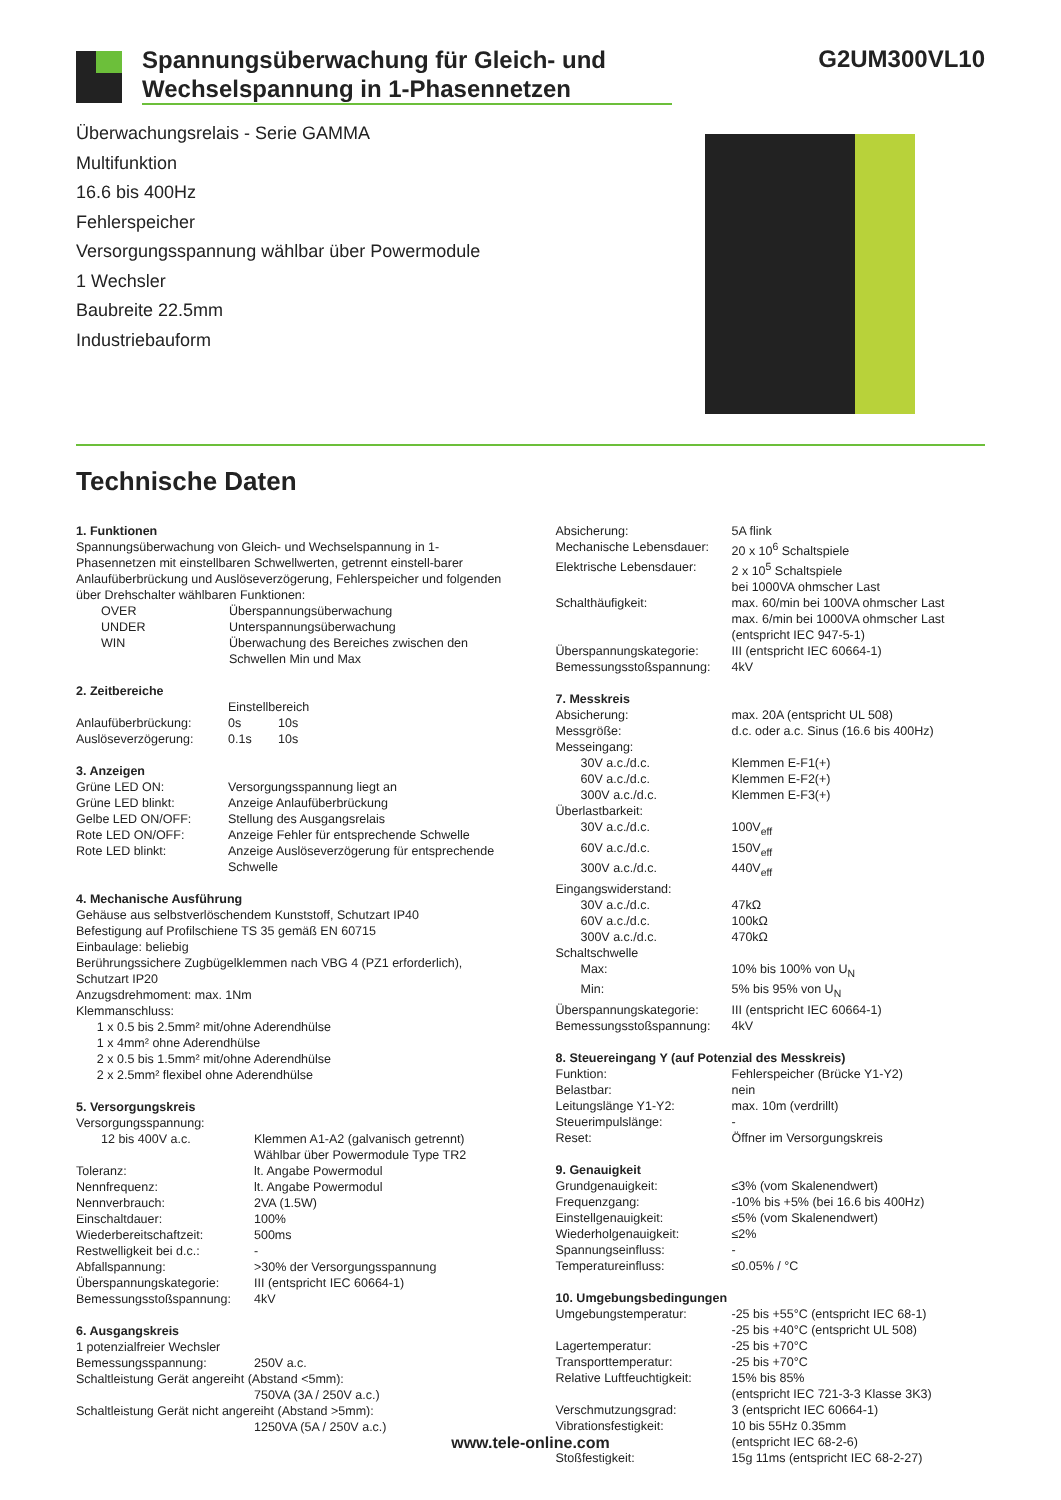Spannungsüberwachung für Gleich- und Wechselspannung in 1-Phasennetzen
G2UM300VL10
Überwachungsrelais - Serie GAMMA
Multifunktion
16.6 bis 400Hz
Fehlerspeicher
Versorgungsspannung wählbar über Powermodule
1 Wechsler
Baubreite 22.5mm
Industriebauform
Technische Daten
1. Funktionen
Spannungsüberwachung von Gleich- und Wechselspannung in 1-Phasennetzen mit einstellbaren Schwellwerten, getrennt einstell-barer Anlaufüberbrückung und Auslöseverzögerung, Fehlerspeicher und folgenden über Drehschalter wählbaren Funktionen:
| OVER | Überspannungsüberwachung |
| UNDER | Unterspannungsüberwachung |
| WIN | Überwachung des Bereiches zwischen den Schwellen Min und Max |
2. Zeitbereiche
| | Einstellbereich | |
| Anlaufüberbrückung: | 0s | 10s |
| Auslöseverzögerung: | 0.1s | 10s |
3. Anzeigen
| Grüne LED ON: | Versorgungsspannung liegt an |
| Grüne LED blinkt: | Anzeige Anlaufüberbrückung |
| Gelbe LED ON/OFF: | Stellung des Ausgangsrelais |
| Rote LED ON/OFF: | Anzeige Fehler für entsprechende Schwelle |
| Rote LED blinkt: | Anzeige Auslöseverzögerung für entsprechende Schwelle |
4. Mechanische Ausführung
Gehäuse aus selbstverlöschendem Kunststoff, Schutzart IP40
Befestigung auf Profilschiene TS 35 gemäß EN 60715
Einbaulage: beliebig
Berührungssichere Zugbügelklemmen nach VBG 4 (PZ1 erforderlich), Schutzart IP20
Anzugsdrehmoment: max. 1Nm
Klemmanschluss:
1 x 0.5 bis 2.5mm² mit/ohne Aderendhülse
1 x 4mm² ohne Aderendhülse
2 x 0.5 bis 1.5mm² mit/ohne Aderendhülse
2 x 2.5mm² flexibel ohne Aderendhülse
5. Versorgungskreis
| Versorgungsspannung: | |
| 12 bis 400V a.c. | Klemmen A1-A2 (galvanisch getrennt) Wählbar über Powermodule Type TR2 |
| Toleranz: | lt. Angabe Powermodul |
| Nennfrequenz: | lt. Angabe Powermodul |
| Nennverbrauch: | 2VA (1.5W) |
| Einschaltdauer: | 100% |
| Wiederbereitschaftzeit: | 500ms |
| Restwelligkeit bei d.c.: | - |
| Abfallspannung: | >30% der Versorgungsspannung |
| Überspannungskategorie: | III (entspricht IEC 60664-1) |
| Bemessungsstoßspannung: | 4kV |
6. Ausgangskreis
| 1 potenzialfreier Wechsler | |
| Bemessungsspannung: | 250V a.c. |
| Schaltleistung Gerät angereiht (Abstand <5mm): | |
| | 750VA (3A / 250V a.c.) |
| Schaltleistung Gerät nicht angereiht (Abstand >5mm): | |
| | 1250VA (5A / 250V a.c.) |
| Absicherung: | 5A flink |
| Mechanische Lebensdauer: | 20 x 10<sup>6</sup> Schaltspiele |
| Elektrische Lebensdauer: | 2 x 10<sup>5</sup> Schaltspiele bei 1000VA ohmscher Last |
| Schalthäufigkeit: | max. 60/min bei 100VA ohmscher Last max. 6/min bei 1000VA ohmscher Last (entspricht IEC 947-5-1) |
| Überspannungskategorie: | III (entspricht IEC 60664-1) |
| Bemessungsstoßspannung: | 4kV |
7. Messkreis
| Absicherung: | max. 20A (entspricht UL 508) |
| Messgröße: | d.c. oder a.c. Sinus (16.6 bis 400Hz) |
| Messeingang: | |
| 30V a.c./d.c. | Klemmen E-F1(+) |
| 60V a.c./d.c. | Klemmen E-F2(+) |
| 300V a.c./d.c. | Klemmen E-F3(+) |
| Überlastbarkeit: | |
| 30V a.c./d.c. | 100V<sub>eff</sub> |
| 60V a.c./d.c. | 150V<sub>eff</sub> |
| 300V a.c./d.c. | 440V<sub>eff</sub> |
| Eingangswiderstand: | |
| 30V a.c./d.c. | 47kΩ |
| 60V a.c./d.c. | 100kΩ |
| 300V a.c./d.c. | 470kΩ |
| Schaltschwelle | |
| Max: | 10% bis 100% von U<sub>N</sub> |
| Min: | 5% bis 95% von U<sub>N</sub> |
| Überspannungskategorie: | III (entspricht IEC 60664-1) |
| Bemessungsstoßspannung: | 4kV |
8. Steuereingang Y (auf Potenzial des Messkreis)
| Funktion: | Fehlerspeicher (Brücke Y1-Y2) |
| Belastbar: | nein |
| Leitungslänge Y1-Y2: | max. 10m (verdrillt) |
| Steuerimpulslänge: | - |
| Reset: | Öffner im Versorgungskreis |
9. Genauigkeit
| Grundgenauigkeit: | ≤3% (vom Skalenendwert) |
| Frequenzgang: | -10% bis +5% (bei 16.6 bis 400Hz) |
| Einstellgenauigkeit: | ≤5% (vom Skalenendwert) |
| Wiederholgenauigkeit: | ≤2% |
| Spannungseinfluss: | - |
| Temperatureinfluss: | ≤0.05% / °C |
10. Umgebungsbedingungen
| Umgebungstemperatur: | -25 bis +55°C (entspricht IEC 68-1) -25 bis +40°C (entspricht UL 508) |
| Lagertemperatur: | -25 bis +70°C |
| Transporttemperatur: | -25 bis +70°C |
| Relative Luftfeuchtigkeit: | 15% bis 85% (entspricht IEC 721-3-3 Klasse 3K3) |
| Verschmutzungsgrad: | 3 (entspricht IEC 60664-1) |
| Vibrationsfestigkeit: | 10 bis 55Hz 0.35mm (entspricht IEC 68-2-6) |
| Stoßfestigkeit: | 15g 11ms (entspricht IEC 68-2-27) |
www.tele-online.com